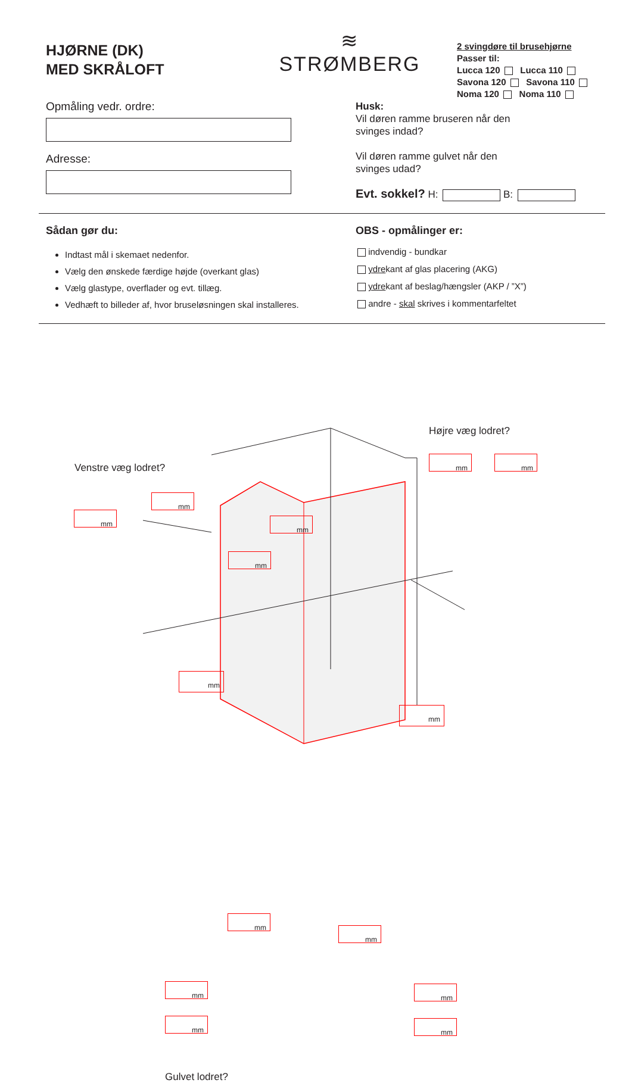HJØRNE (DK)
MED SKRÅLOFT
≋
STRØMBERG
2 svingdøre til brusehjørne
Passer til:
Lucca 120 Lucca 110
Savona 120 Savona 110
Noma 120 Noma 110
Opmåling vedr. ordre:
Adresse:
Husk:
Vil døren ramme bruseren når den
svinges indad?
Vil døren ramme gulvet når den
svinges udad?
Evt. sokkel? H: B:
Sådan gør du:
Indtast mål i skemaet nedenfor.
Vælg den ønskede færdige højde (overkant glas)
Vælg glastype, overflader og evt. tillæg.
Vedhæft to billeder af, hvor bruseløsningen skal installeres.
OBS - opmålinger er:
indvendig - bundkar
ydrekant af glas placering (AKG)
ydrekant af beslag/hængsler (AKP / ”X”)
andre - skal skrives i kommentarfeltet
Højre væg lodret?
Venstre væg lodret?
mm mm
mm
mm
mm
mm
mm
mm
mm
mm
mm mm
mm mm
Gulvet lodret?